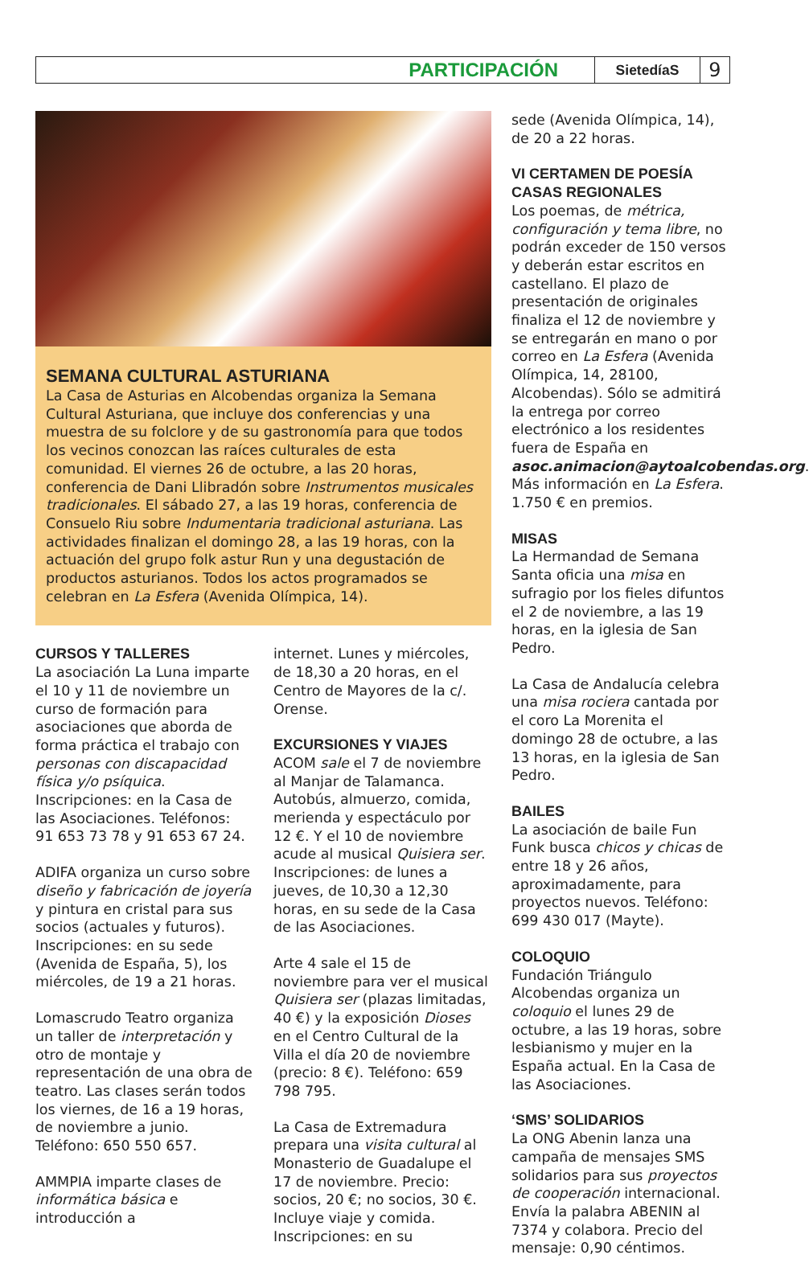PARTICIPACIÓN
SietedíaS
9
SEMANA CULTURAL ASTURIANA
La Casa de Asturias en Alcobendas organiza la Semana Cultural Asturiana, que incluye dos conferencias y una muestra de su folclore y de su gastronomía para que todos los vecinos conozcan las raíces culturales de esta comunidad. El viernes 26 de octubre, a las 20 horas, conferencia de Dani Llibradón sobre Instrumentos musicales tradicionales. El sábado 27, a las 19 horas, conferencia de Consuelo Riu sobre Indumentaria tradicional asturiana. Las actividades finalizan el domingo 28, a las 19 horas, con la actuación del grupo folk astur Run y una degustación de productos asturianos. Todos los actos programados se celebran en La Esfera (Avenida Olímpica, 14).
CURSOS Y TALLERES
La asociación La Luna imparte el 10 y 11 de noviembre un curso de formación para asociaciones que aborda de forma práctica el trabajo con personas con discapacidad física y/o psíquica. Inscripciones: en la Casa de las Asociaciones. Teléfonos: 91 653 73 78 y 91 653 67 24.
ADIFA organiza un curso sobre diseño y fabricación de joyería y pintura en cristal para sus socios (actuales y futuros). Inscripciones: en su sede (Avenida de España, 5), los miércoles, de 19 a 21 horas.
Lomascrudo Teatro organiza un taller de interpretación y otro de montaje y representación de una obra de teatro. Las clases serán todos los viernes, de 16 a 19 horas, de noviembre a junio. Teléfono: 650 550 657.
AMMPIA imparte clases de informática básica e introducción a
internet. Lunes y miércoles, de 18,30 a 20 horas, en el Centro de Mayores de la c/. Orense.
EXCURSIONES Y VIAJES
ACOM sale el 7 de noviembre al Manjar de Talamanca. Autobús, almuerzo, comida, merienda y espectáculo por 12 €. Y el 10 de noviembre acude al musical Quisiera ser. Inscripciones: de lunes a jueves, de 10,30 a 12,30 horas, en su sede de la Casa de las Asociaciones.
Arte 4 sale el 15 de noviembre para ver el musical Quisiera ser (plazas limitadas, 40 €) y la exposición Dioses en el Centro Cultural de la Villa el día 20 de noviembre (precio: 8 €). Teléfono: 659 798 795.
La Casa de Extremadura prepara una visita cultural al Monasterio de Guadalupe el 17 de noviembre. Precio: socios, 20 €; no socios, 30 €. Incluye viaje y comida. Inscripciones: en su
sede (Avenida Olímpica, 14), de 20 a 22 horas.
VI CERTAMEN DE POESÍA CASAS REGIONALES
Los poemas, de métrica, configuración y tema libre, no podrán exceder de 150 versos y deberán estar escritos en castellano. El plazo de presentación de originales finaliza el 12 de noviembre y se entregarán en mano o por correo en La Esfera (Avenida Olímpica, 14, 28100, Alcobendas). Sólo se admitirá la entrega por correo electrónico a los residentes fuera de España en asoc.animacion@aytoalcobendas.org. Más información en La Esfera. 1.750 € en premios.
MISAS
La Hermandad de Semana Santa oficia una misa en sufragio por los fieles difuntos el 2 de noviembre, a las 19 horas, en la iglesia de San Pedro.
La Casa de Andalucía celebra una misa rociera cantada por el coro La Morenita el domingo 28 de octubre, a las 13 horas, en la iglesia de San Pedro.
BAILES
La asociación de baile Fun Funk busca chicos y chicas de entre 18 y 26 años, aproximadamente, para proyectos nuevos. Teléfono: 699 430 017 (Mayte).
COLOQUIO
Fundación Triángulo Alcobendas organiza un coloquio el lunes 29 de octubre, a las 19 horas, sobre lesbianismo y mujer en la España actual. En la Casa de las Asociaciones.
‘SMS’ SOLIDARIOS
La ONG Abenin lanza una campaña de mensajes SMS solidarios para sus proyectos de cooperación internacional. Envía la palabra ABENIN al 7374 y colabora. Precio del mensaje: 0,90 céntimos.